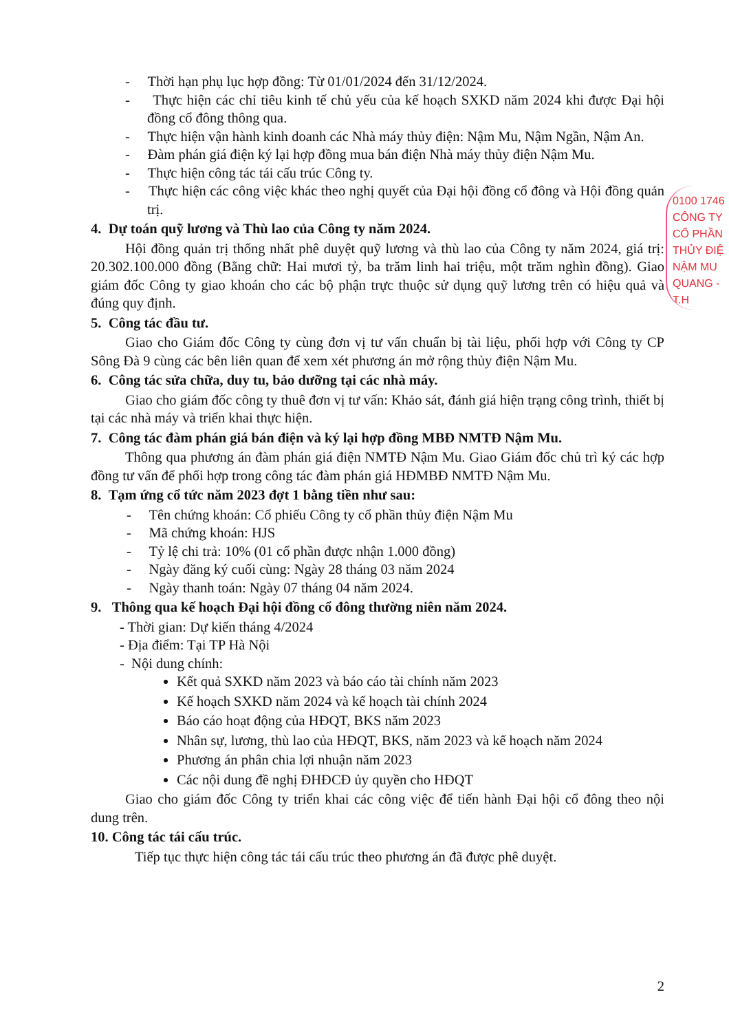- Thời hạn phụ lục hợp đồng: Từ 01/01/2024 đến 31/12/2024.
- Thực hiện các chỉ tiêu kinh tế chủ yếu của kế hoạch SXKD năm 2024 khi được Đại hội đồng cổ đông thông qua.
- Thực hiện vận hành kinh doanh các Nhà máy thủy điện: Nậm Mu, Nậm Ngần, Nậm An.
- Đàm phán giá điện ký lại hợp đồng mua bán điện Nhà máy thủy điện Nậm Mu.
- Thực hiện công tác tái cấu trúc Công ty.
- Thực hiện các công việc khác theo nghị quyết của Đại hội đồng cổ đông và Hội đồng quản trị.
4. Dự toán quỹ lương và Thù lao của Công ty năm 2024.
Hội đồng quản trị thống nhất phê duyệt quỹ lương và thù lao của Công ty năm 2024, giá trị: 20.302.100.000 đồng (Bằng chữ: Hai mươi tỷ, ba trăm linh hai triệu, một trăm nghìn đồng). Giao giám đốc Công ty giao khoán cho các bộ phận trực thuộc sử dụng quỹ lương trên có hiệu quả và đúng quy định.
5. Công tác đầu tư.
Giao cho Giám đốc Công ty cùng đơn vị tư vấn chuẩn bị tài liệu, phối hợp với Công ty CP Sông Đà 9 cùng các bên liên quan để xem xét phương án mở rộng thủy điện Nậm Mu.
6. Công tác sửa chữa, duy tu, bảo dưỡng tại các nhà máy.
Giao cho giám đốc công ty thuê đơn vị tư vấn: Khảo sát, đánh giá hiện trạng công trình, thiết bị tại các nhà máy và triển khai thực hiện.
7. Công tác đàm phán giá bán điện và ký lại hợp đồng MBĐ NMTĐ Nậm Mu.
Thông qua phương án đàm phán giá điện NMTĐ Nậm Mu. Giao Giám đốc chủ trì ký các hợp đồng tư vấn để phối hợp trong công tác đàm phán giá HĐMBĐ NMTĐ Nậm Mu.
8. Tạm ứng cổ tức năm 2023 đợt 1 bằng tiền như sau:
- Tên chứng khoán: Cổ phiếu Công ty cổ phần thủy điện Nậm Mu
- Mã chứng khoán: HJS
- Tỷ lệ chi trả: 10% (01 cổ phần được nhận 1.000 đồng)
- Ngày đăng ký cuối cùng: Ngày 28 tháng 03 năm 2024
- Ngày thanh toán: Ngày 07 tháng 04 năm 2024.
9. Thông qua kế hoạch Đại hội đồng cổ đông thường niên năm 2024.
- Thời gian: Dự kiến tháng 4/2024
- Địa điểm: Tại TP Hà Nội
- Nội dung chính:
Kết quả SXKD năm 2023 và báo cáo tài chính năm 2023
Kế hoạch SXKD năm 2024 và kế hoạch tài chính 2024
Báo cáo hoạt động của HĐQT, BKS năm 2023
Nhân sự, lương, thù lao của HĐQT, BKS, năm 2023 và kế hoạch năm 2024
Phương án phân chia lợi nhuận năm 2023
Các nội dung đề nghị ĐHĐCĐ ủy quyền cho HĐQT
Giao cho giám đốc Công ty triển khai các công việc để tiến hành Đại hội cổ đông theo nội dung trên.
10. Công tác tái cấu trúc.
Tiếp tục thực hiện công tác tái cấu trúc theo phương án đã được phê duyệt.
2
0100 1746
CÔNG TY
CỔ PHẦN
THỦY ĐIỆ
NẬM MU
QUANG - T.H